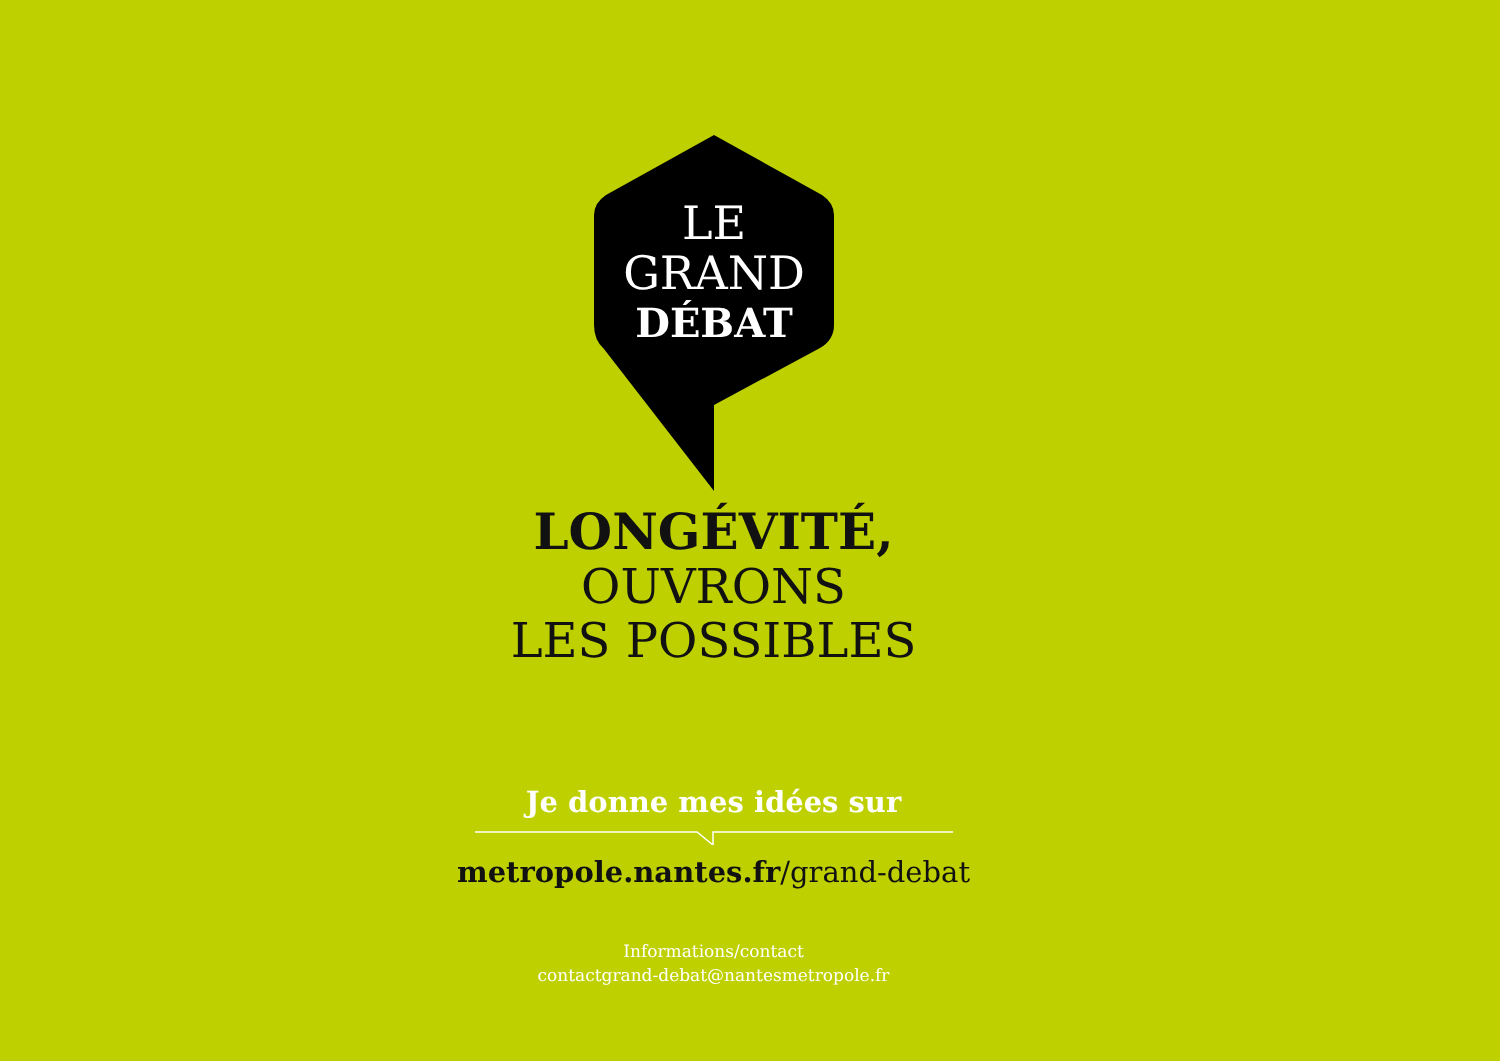LE
GRAND
DÉBAT
LONGÉVITÉ,
OUVRONS
LES POSSIBLES
Je donne mes idées sur
metropole.nantes.fr/grand-debat
Informations/contact
contactgrand-debat@nantesmetropole.fr